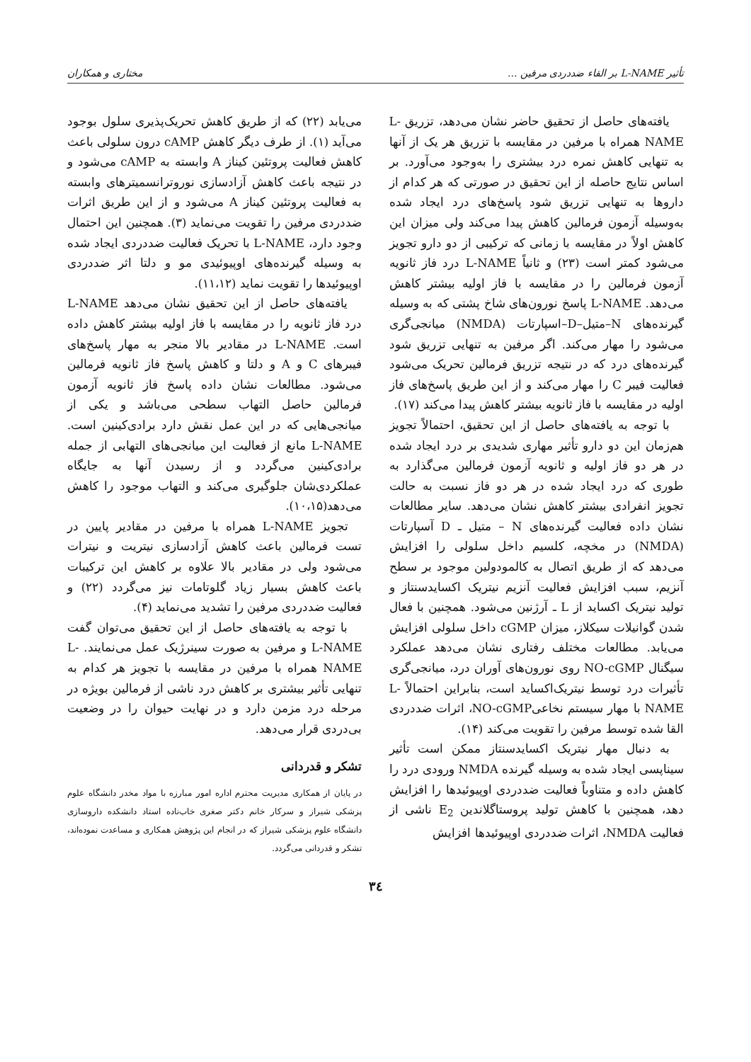تأثیر L-NAME بر القاء ضددردی مرفین ... مختاری و همکاران
یافته‌های حاصل از تحقیق حاضر نشان می‌دهد، تزریق L-NAME همراه با مرفین در مقایسه با تزریق هر یک از آنها به تنهایی کاهش نمره درد بیشتری را به‌وجود می‌آورد. بر اساس نتایج حاصله از این تحقیق در صورتی که هر کدام از داروها به تنهایی تزریق شود پاسخ‌های درد ایجاد شده به‌وسیله آزمون فرمالین کاهش پیدا می‌کند ولی میزان این کاهش اولاً در مقایسه با زمانی که ترکیبی از دو دارو تجویز می‌شود کمتر است (۲۳) و ثانیاً L-NAME درد فاز ثانویه آزمون فرمالین را در مقایسه با فاز اولیه بیشتر کاهش می‌دهد. L-NAME پاسخ نورون‌های شاخ پشتی که به وسیله گیرنده‌های N–متیل–D–اسپارتات (NMDA) میانجی‌گری می‌شود را مهار می‌کند. اگر مرفین به تنهایی تزریق شود گیرنده‌های درد که در نتیجه تزریق فرمالین تحریک می‌شود فعالیت فیبر C را مهار می‌کند و از این طریق پاسخ‌های فاز اولیه در مقایسه با فاز ثانویه بیشتر کاهش پیدا می‌کند (۱۷).
با توجه به یافته‌های حاصل از این تحقیق، احتمالاً تجویز هم‌زمان این دو دارو تأثیر مهاری شدیدی بر درد ایجاد شده در هر دو فاز اولیه و ثانویه آزمون فرمالین می‌گذارد به طوری که درد ایجاد شده در هر دو فاز نسبت به حالت تجویز انفرادی بیشتر کاهش نشان می‌دهد. سایر مطالعات نشان داده فعالیت گیرنده‌های N – متیل ـ D آسپارتات (NMDA) در مخچه، کلسیم داخل سلولی را افزایش می‌دهد که از طریق اتصال به کالمودولین موجود بر سطح آنزیم، سبب افزایش فعالیت آنزیم نیتریک اکسایدسنتاز و تولید نیتریک اکساید از L ـ آرژنین می‌شود. همچنین با فعال شدن گوانیلات سیکلاز، میزان cGMP داخل سلولی افزایش می‌یابد. مطالعات مختلف رفتاری نشان می‌دهد عملکرد سیگنال NO-cGMP روی نورون‌های آوران درد، میانجی‌گری تأثیرات درد توسط نیتریک‌اکساید است، بنابراین احتمالاً L-NAME با مهار سیستم نخاعیNO-cGMP، اثرات ضددردی القا شده توسط مرفین را تقویت می‌کند (۱۴).
به دنبال مهار نیتریک اکسایدسنتاز ممکن است تأثیر سیناپسی ایجاد شده به وسیله گیرنده NMDA ورودی درد را کاهش داده و متناوباً فعالیت ضددردی اوپیوئیدها را افزایش دهد، همچنین با کاهش تولید پروستاگلاندین E<sub>2</sub> ناشی از فعالیت NMDA، اثرات ضددردی اوپیوئیدها افزایش
می‌یابد (۲۲) که از طریق کاهش تحریک‌پذیری سلول بوجود می‌آید (۱). از طرف دیگر کاهش cAMP درون سلولی باعث کاهش فعالیت پروتئین کیناز A وابسته به cAMP می‌شود و در نتیجه باعث کاهش آزادسازی نوروترانسمیترهای وابسته به فعالیت پروتئین کیناز A می‌شود و از این طریق اثرات ضددردی مرفین را تقویت می‌نماید (۳). همچنین این احتمال وجود دارد، L-NAME با تحریک فعالیت ضددردی ایجاد شده به وسیله گیرنده‌های اوپیوئیدی مو و دلتا اثر ضددردی اوپیوئیدها را تقویت نماید (۱۱،۱۲).
یافته‌های حاصل از این تحقیق نشان می‌دهد L-NAME درد فاز ثانویه را در مقایسه با فاز اولیه بیشتر کاهش داده است. L-NAME در مقادیر بالا منجر به مهار پاسخ‌های فیبرهای C و A و دلتا و کاهش پاسخ فاز ثانویه فرمالین می‌شود. مطالعات نشان داده پاسخ فاز ثانویه آزمون فرمالین حاصل التهاب سطحی می‌باشد و یکی از میانجی‌هایی که در این عمل نقش دارد برادی‌کینین است. L-NAME مانع از فعالیت این میانجی‌های التهابی از جمله برادی‌کینین می‌گردد و از رسیدن آنها به جایگاه عملکردی‌شان جلوگیری می‌کند و التهاب موجود را کاهش می‌دهد(۱۰،۱۵).
تجویز L-NAME همراه با مرفین در مقادیر پایین در تست فرمالین باعث کاهش آزادسازی نیتریت و نیترات می‌شود ولی در مقادیر بالا علاوه بر کاهش این ترکیبات باعث کاهش بسیار زیاد گلوتامات نیز می‌گردد (۲۲) و فعالیت ضددردی مرفین را تشدید می‌نماید (۴).
با توجه به یافته‌های حاصل از این تحقیق می‌توان گفت L-NAME و مرفین به صورت سینرژیک عمل می‌نمایند. L-NAME همراه با مرفین در مقایسه با تجویز هر کدام به تنهایی تأثیر بیشتری بر کاهش درد ناشی از فرمالین بویژه در مرحله درد مزمن دارد و در نهایت حیوان را در وضعیت بی‌دردی قرار می‌دهد.
تشکر و قدردانی
در پایان از همکاری مدیریت محترم اداره امور مبارزه با مواد مخدر دانشگاه علوم پزشکی شیراز و سرکار خانم دکتر صغری خاب‌ناده استاد دانشکده داروسازی دانشگاه علوم پزشکی شیراز که در انجام این پژوهش همکاری و مساعدت نموده‌اند، تشکر و قدردانی می‌گردد.
۳٤